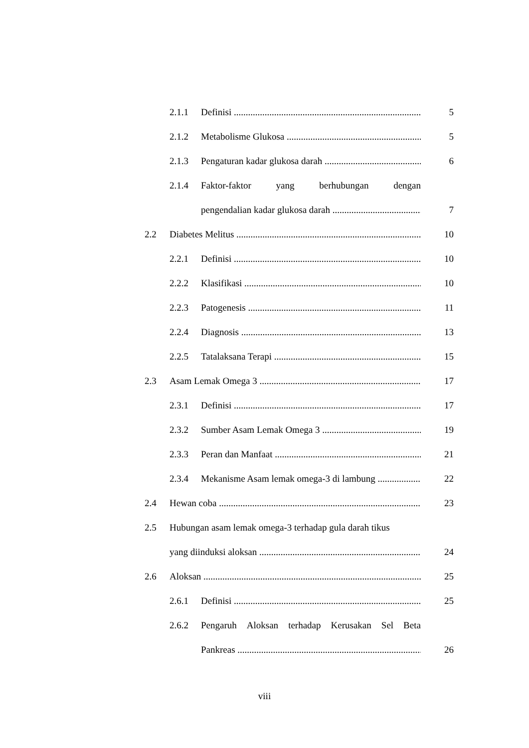2.1.1 Definisi 5
2.1.2 Metabolisme Glukosa 5
2.1.3 Pengaturan kadar glukosa darah 6
2.1.4 Faktor-faktor yang berhubungan dengan
pengendalian kadar glukosa darah 7
2.2 Diabetes Melitus 10
2.2.1 Definisi 10
2.2.2 Klasifikasi 10
2.2.3 Patogenesis 11
2.2.4 Diagnosis 13
2.2.5 Tatalaksana Terapi 15
2.3 Asam Lemak Omega 3 17
2.3.1 Definisi 17
2.3.2 Sumber Asam Lemak Omega 3 19
2.3.3 Peran dan Manfaat 21
2.3.4 Mekanisme Asam lemak omega-3 di lambung 22
2.4 Hewan coba 23
2.5 Hubungan asam lemak omega-3 terhadap gula darah tikus
yang diinduksi aloksan 24
2.6 Aloksan 25
2.6.1 Definisi 25
2.6.2 Pengaruh Aloksan terhadap Kerusakan Sel Beta
Pankreas 26
viii